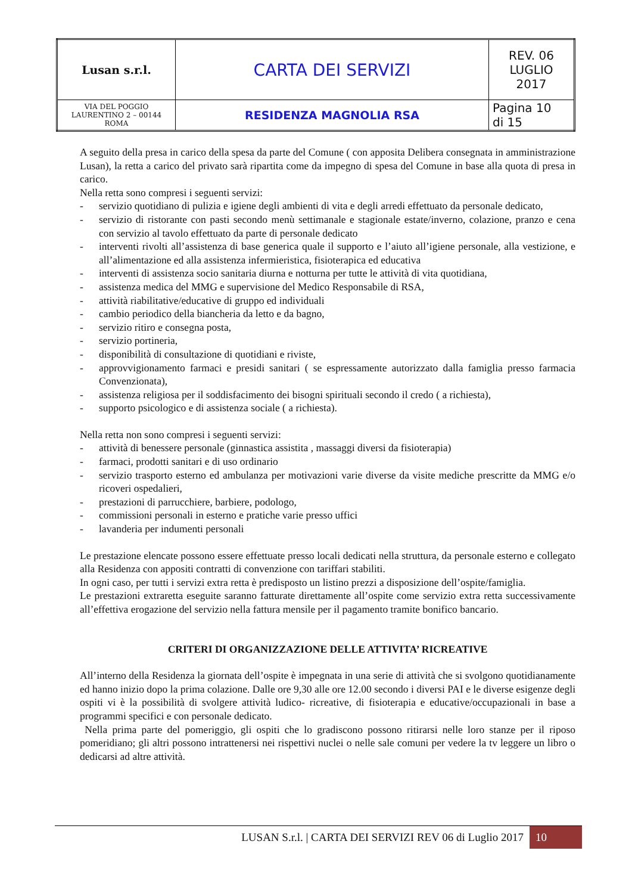| Lusan s.r.l. | CARTA DEI SERVIZI | REV. 06 LUGLIO 2017 |
| VIA DEL POGGIO LAURENTINO 2 – 00144 ROMA | RESIDENZA MAGNOLIA RSA | Pagina 10 di 15 |
A seguito della presa in carico della spesa da parte del Comune ( con apposita Delibera consegnata in amministrazione Lusan), la retta a carico del privato sarà ripartita come da impegno di spesa del Comune in base alla quota di presa in carico.
Nella retta sono compresi i seguenti servizi:
- servizio quotidiano di pulizia e igiene degli ambienti di vita e degli arredi effettuato da personale dedicato,
- servizio di ristorante con pasti secondo menù settimanale e stagionale estate/inverno, colazione, pranzo e cena con servizio al tavolo effettuato da parte di personale dedicato
- interventi rivolti all’assistenza di base generica quale il supporto e l’aiuto all’igiene personale, alla vestizione, e all’alimentazione ed alla assistenza infermieristica, fisioterapica ed educativa
- interventi di assistenza socio sanitaria diurna e notturna per tutte le attività di vita quotidiana,
- assistenza medica del MMG e supervisione del Medico Responsabile di RSA,
- attività riabilitative/educative di gruppo ed individuali
- cambio periodico della biancheria da letto e da bagno,
- servizio ritiro e consegna posta,
- servizio portineria,
- disponibilità di consultazione di quotidiani e riviste,
- approvvigionamento farmaci e presidi sanitari ( se espressamente autorizzato dalla famiglia presso farmacia Convenzionata),
- assistenza religiosa per il soddisfacimento dei bisogni spirituali secondo il credo ( a richiesta),
- supporto psicologico e di assistenza sociale ( a richiesta).
Nella retta non sono compresi i seguenti servizi:
- attività di benessere personale (ginnastica assistita , massaggi diversi da fisioterapia)
- farmaci, prodotti sanitari e di uso ordinario
- servizio trasporto esterno ed ambulanza per motivazioni varie diverse da visite mediche prescritte da MMG e/o ricoveri ospedalieri,
- prestazioni di parrucchiere, barbiere, podologo,
- commissioni personali in esterno e pratiche varie presso uffici
- lavanderia per indumenti personali
Le prestazione elencate possono essere effettuate presso locali dedicati nella struttura, da personale esterno e collegato alla Residenza con appositi contratti di convenzione con tariffari stabiliti.
In ogni caso, per tutti i servizi extra retta è predisposto un listino prezzi a disposizione dell’ospite/famiglia.
Le prestazioni extraretta eseguite saranno fatturate direttamente all’ospite come servizio extra retta successivamente all’effettiva erogazione del servizio nella fattura mensile per il pagamento tramite bonifico bancario.
CRITERI DI ORGANIZZAZIONE DELLE ATTIVITA’ RICREATIVE
All’interno della Residenza la giornata dell’ospite è impegnata in una serie di attività che si svolgono quotidianamente ed hanno inizio dopo la prima colazione. Dalle ore 9,30 alle ore 12.00 secondo i diversi PAI e le diverse esigenze degli ospiti vi è la possibilità di svolgere attività ludico- ricreative, di fisioterapia e educative/occupazionali in base a programmi specifici e con personale dedicato.
Nella prima parte del pomeriggio, gli ospiti che lo gradiscono possono ritirarsi nelle loro stanze per il riposo pomeridiano; gli altri possono intrattenersi nei rispettivi nuclei o nelle sale comuni per vedere la tv leggere un libro o dedicarsi ad altre attività.
LUSAN S.r.l. | CARTA DEI SERVIZI REV 06 di Luglio 2017 10